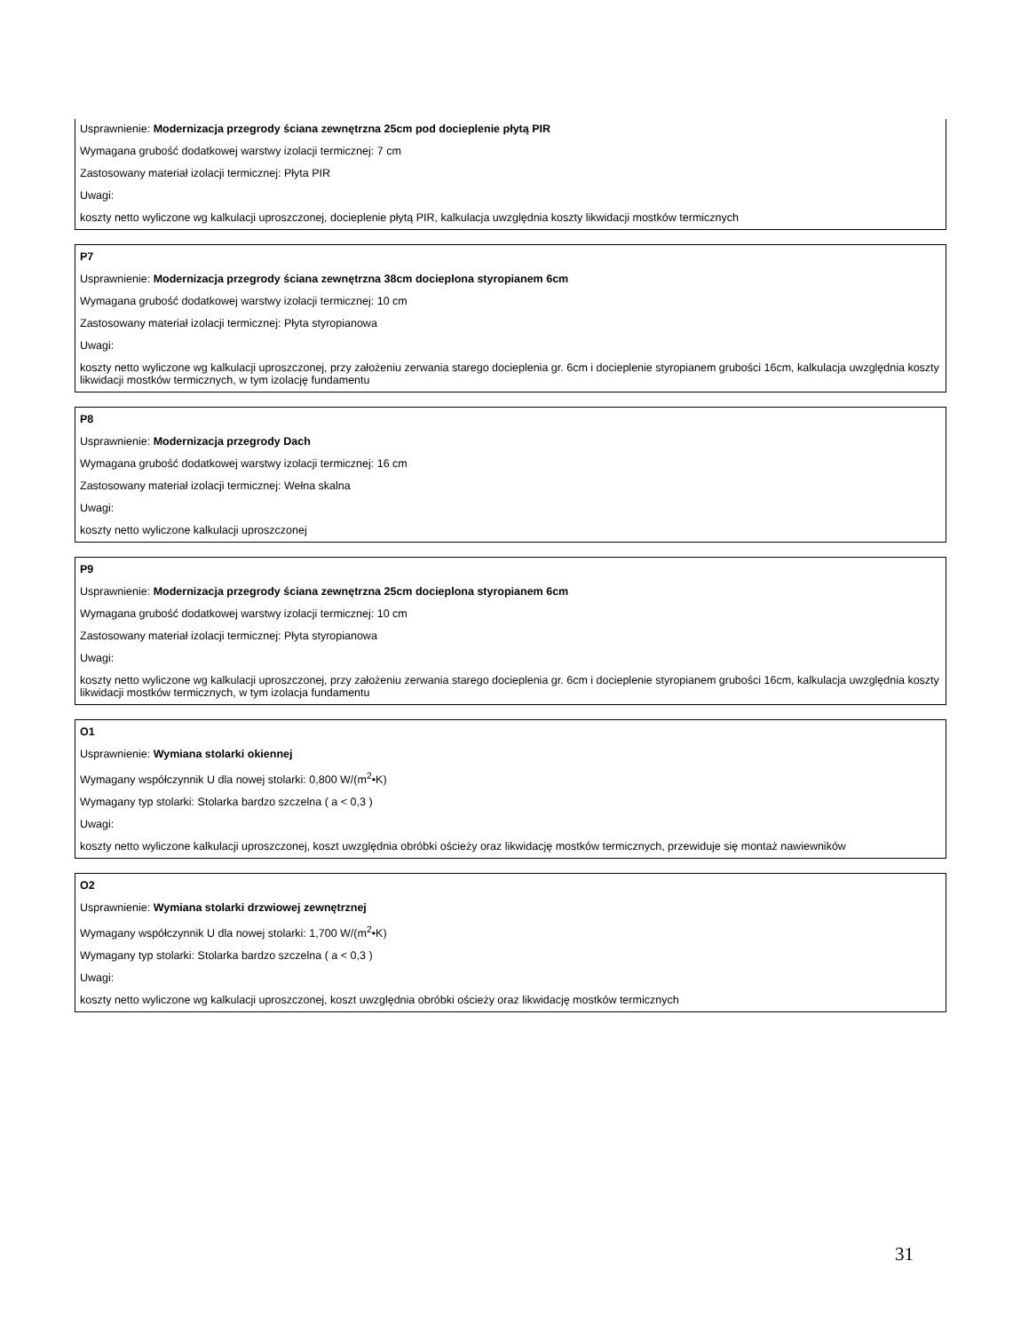Usprawnienie: Modernizacja przegrody ściana zewnętrzna 25cm pod docieplenie płytą PIR
Wymagana grubość dodatkowej warstwy izolacji termicznej: 7 cm
Zastosowany materiał izolacji termicznej: Płyta PIR
Uwagi:
koszty netto wyliczone wg kalkulacji uproszczonej, docieplenie płytą PIR, kalkulacja uwzględnia koszty likwidacji mostków termicznych
P7
Usprawnienie: Modernizacja przegrody ściana zewnętrzna 38cm docieplona styropianem 6cm
Wymagana grubość dodatkowej warstwy izolacji termicznej: 10 cm
Zastosowany materiał izolacji termicznej: Płyta styropianowa
Uwagi:
koszty netto wyliczone wg kalkulacji uproszczonej, przy założeniu zerwania starego docieplenia gr. 6cm i docieplenie styropianem grubości 16cm, kalkulacja uwzględnia koszty likwidacji mostków termicznych, w tym izolację fundamentu
P8
Usprawnienie: Modernizacja przegrody Dach
Wymagana grubość dodatkowej warstwy izolacji termicznej: 16 cm
Zastosowany materiał izolacji termicznej: Wełna skalna
Uwagi:
koszty netto wyliczone kalkulacji uproszczonej
P9
Usprawnienie: Modernizacja przegrody ściana zewnętrzna 25cm docieplona styropianem 6cm
Wymagana grubość dodatkowej warstwy izolacji termicznej: 10 cm
Zastosowany materiał izolacji termicznej: Płyta styropianowa
Uwagi:
koszty netto wyliczone wg kalkulacji uproszczonej, przy założeniu zerwania starego docieplenia gr. 6cm i docieplenie styropianem grubości 16cm, kalkulacja uwzględnia koszty likwidacji mostków termicznych, w tym izolacja fundamentu
O1
Usprawnienie: Wymiana stolarki okiennej
Wymagany współczynnik U dla nowej stolarki: 0,800 W/(m<sup>2</sup>•K)
Wymagany typ stolarki: Stolarka bardzo szczelna ( a < 0,3 )
Uwagi:
koszty netto wyliczone kalkulacji uproszczonej, koszt uwzględnia obróbki ościeży oraz likwidację mostków termicznych, przewiduje się montaż nawiewników
O2
Usprawnienie: Wymiana stolarki drzwiowej zewnętrznej
Wymagany współczynnik U dla nowej stolarki: 1,700 W/(m<sup>2</sup>•K)
Wymagany typ stolarki: Stolarka bardzo szczelna ( a < 0,3 )
Uwagi:
koszty netto wyliczone wg kalkulacji uproszczonej, koszt uwzględnia obróbki ościeży oraz likwidację mostków termicznych
31